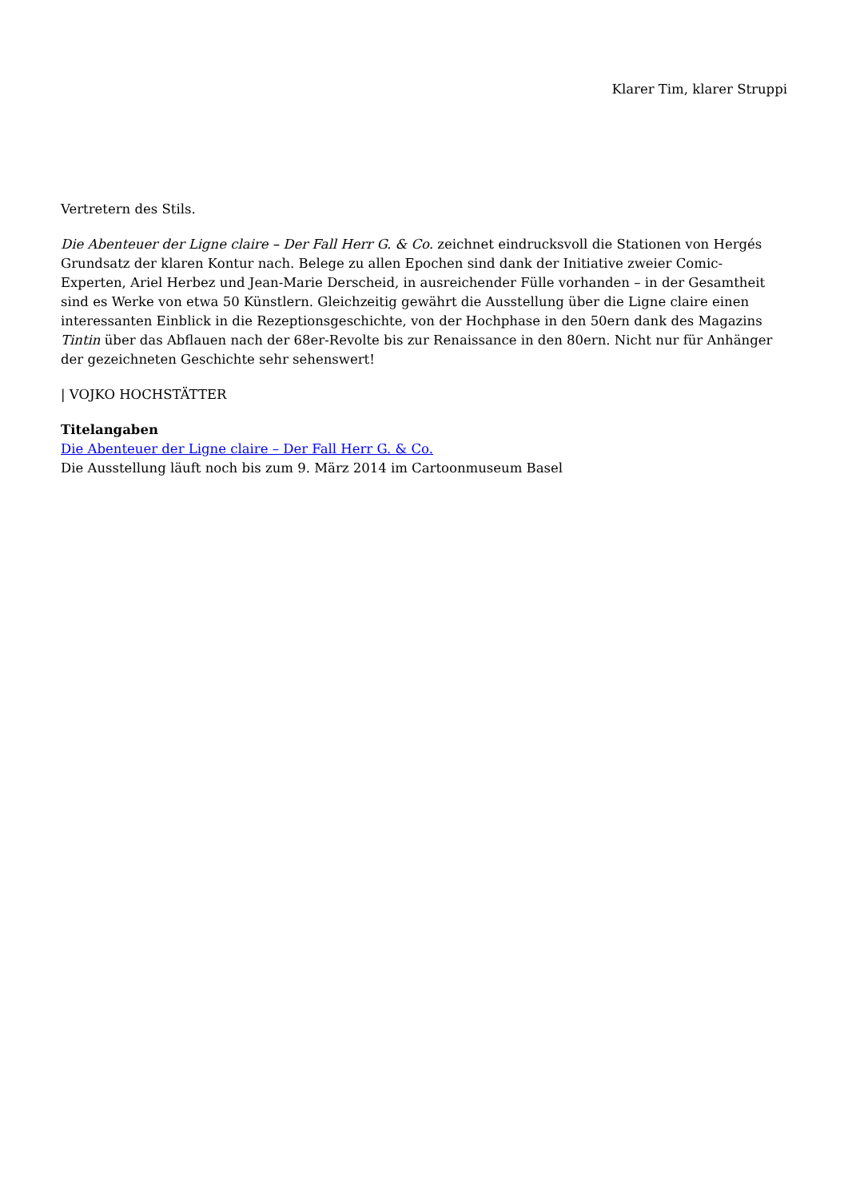Klarer Tim, klarer Struppi
Vertretern des Stils.
Die Abenteuer der Ligne claire – Der Fall Herr G. & Co. zeichnet eindrucksvoll die Stationen von Hergés Grundsatz der klaren Kontur nach. Belege zu allen Epochen sind dank der Initiative zweier Comic-Experten, Ariel Herbez und Jean-Marie Derscheid, in ausreichender Fülle vorhanden – in der Gesamtheit sind es Werke von etwa 50 Künstlern. Gleichzeitig gewährt die Ausstellung über die Ligne claire einen interessanten Einblick in die Rezeptionsgeschichte, von der Hochphase in den 50ern dank des Magazins Tintin über das Abflauen nach der 68er-Revolte bis zur Renaissance in den 80ern. Nicht nur für Anhänger der gezeichneten Geschichte sehr sehenswert!
| VOJKO HOCHSTÄTTER
Titelangaben
Die Abenteuer der Ligne claire – Der Fall Herr G. & Co.
Die Ausstellung läuft noch bis zum 9. März 2014 im Cartoonmuseum Basel